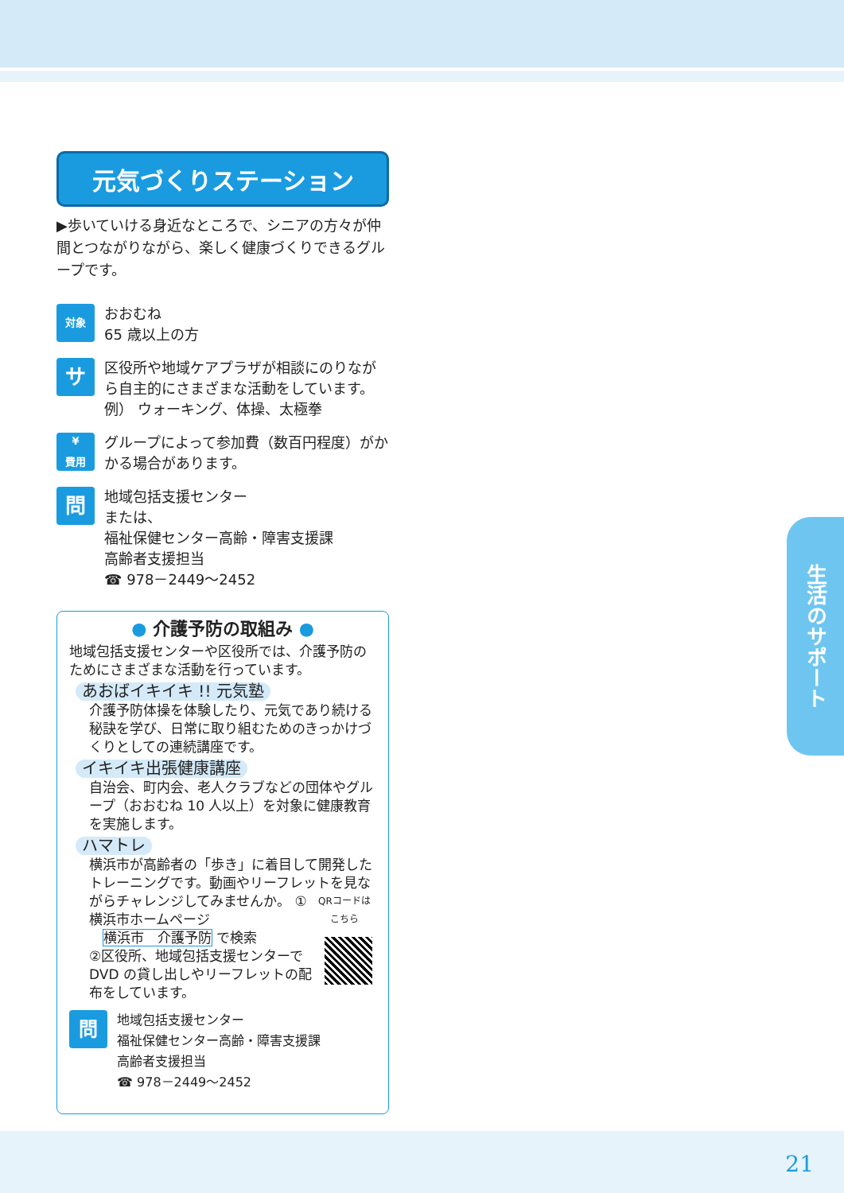元気づくりステーション
▶歩いていける身近なところで、シニアの方々が仲間とつながりながら、楽しく健康づくりできるグループです。
対象
おおむね
65 歳以上の方
サ
区役所や地域ケアプラザが相談にのりながら自主的にさまざまな活動をしています。
例） ウォーキング、体操、太極拳
¥
費用
グループによって参加費（数百円程度）がかかる場合があります。
問
地域包括支援センター
または、
福祉保健センター高齢・障害支援課
高齢者支援担当
☎ 978－2449～2452
● 介護予防の取組み ●
地域包括支援センターや区役所では、介護予防のためにさまざまな活動を行っています。
あおばイキイキ !! 元気塾
介護予防体操を体験したり、元気であり続ける秘訣を学び、日常に取り組むためのきっかけづくりとしての連続講座です。
イキイキ出張健康講座
自治会、町内会、老人クラブなどの団体やグループ（おおむね 10 人以上）を対象に健康教育を実施します。
ハマトレ
横浜市が高齢者の「歩き」に着目して開発したトレーニングです。動画やリーフレットを見ながらチャレンジしてみませんか。
QRコードは
こちら
①横浜市ホームページ
　横浜市　介護予防 で検索
②区役所、地域包括支援センターで DVD の貸し出しやリーフレットの配布をしています。
問
地域包括支援センター
福祉保健センター高齢・障害支援課
高齢者支援担当
☎ 978－2449～2452
生活のサポート
21